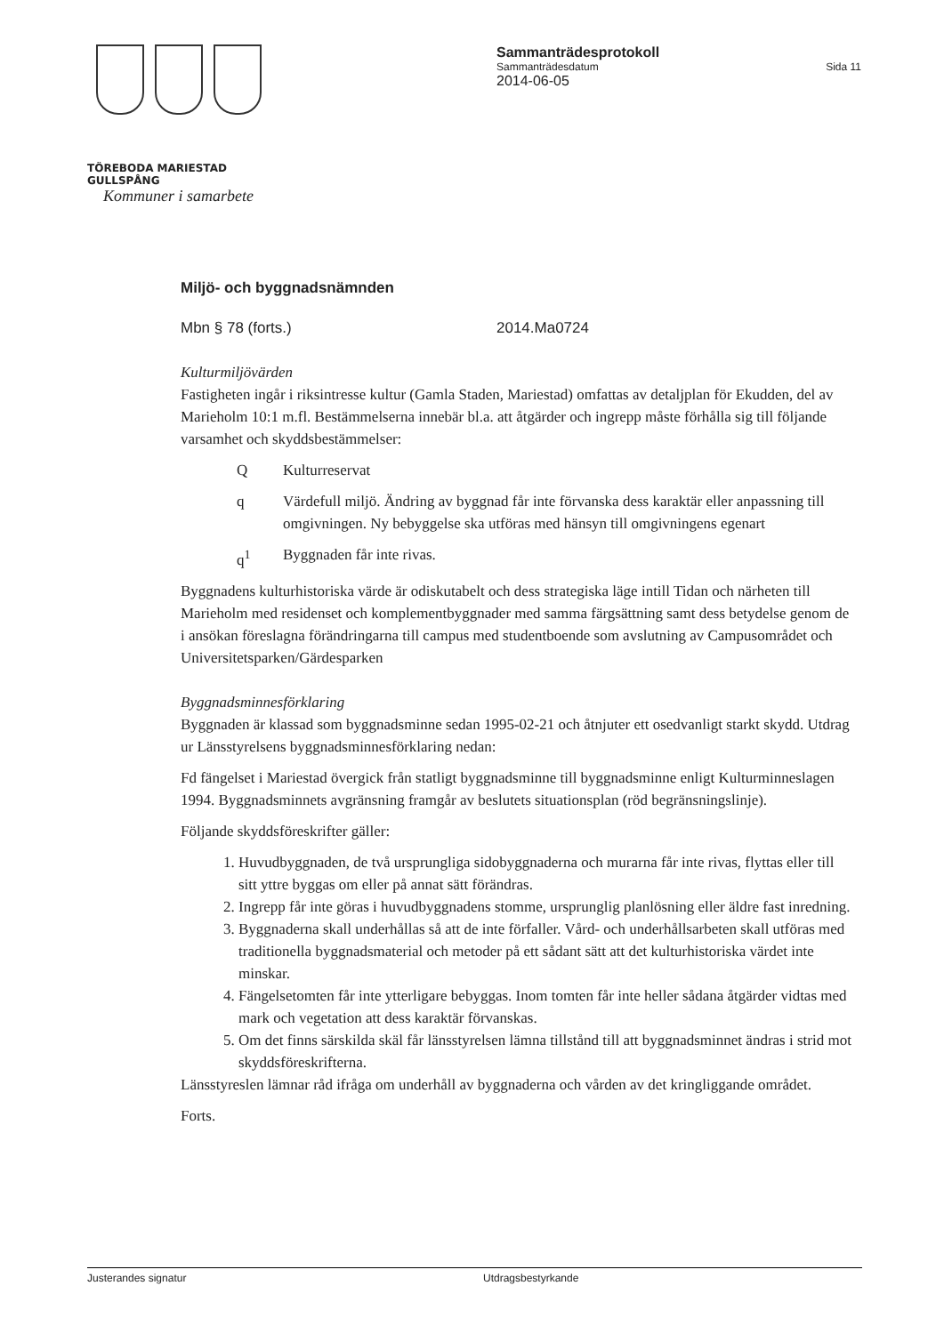TÖREBODA MARIESTAD GULLSPÅNG
Kommuner i samarbete
Sammanträdesprotokoll
Sammanträdesdatum Sida 11
2014-06-05
Miljö- och byggnadsnämnden
Mbn § 78 (forts.) 2014.Ma0724
Kulturmiljövärden
Fastigheten ingår i riksintresse kultur (Gamla Staden, Mariestad) omfattas av detaljplan för Ekudden, del av Marieholm 10:1 m.fl. Bestämmelserna innebär bl.a. att åtgärder och ingrepp måste förhålla sig till följande varsamhet och skyddsbestämmelser:
Q Kulturreservat
q Värdefull miljö. Ändring av byggnad får inte förvanska dess karaktär eller anpassning till omgivningen. Ny bebyggelse ska utföras med hänsyn till omgivningens egenart
q<sup>1</sup> Byggnaden får inte rivas.
Byggnadens kulturhistoriska värde är odiskutabelt och dess strategiska läge intill Tidan och närheten till Marieholm med residenset och komplementbyggnader med samma färgsättning samt dess betydelse genom de i ansökan föreslagna förändringarna till campus med studentboende som avslutning av Campusområdet och Universitetsparken/Gärdesparken
Byggnadsminnesförklaring
Byggnaden är klassad som byggnadsminne sedan 1995-02-21 och åtnjuter ett osedvanligt starkt skydd. Utdrag ur Länsstyrelsens byggnadsminnesförklaring nedan:
Fd fängelset i Mariestad övergick från statligt byggnadsminne till byggnadsminne enligt Kulturminneslagen 1994. Byggnadsminnets avgränsning framgår av beslutets situationsplan (röd begränsningslinje).
Följande skyddsföreskrifter gäller:
1. Huvudbyggnaden, de två ursprungliga sidobyggnaderna och murarna får inte rivas, flyttas eller till sitt yttre byggas om eller på annat sätt förändras.
2. Ingrepp får inte göras i huvudbyggnadens stomme, ursprunglig planlösning eller äldre fast inredning.
3. Byggnaderna skall underhållas så att de inte förfaller. Vård- och underhållsarbeten skall utföras med traditionella byggnadsmaterial och metoder på ett sådant sätt att det kulturhistoriska värdet inte minskar.
4. Fängelsetomten får inte ytterligare bebyggas. Inom tomten får inte heller sådana åtgärder vidtas med mark och vegetation att dess karaktär förvanskas.
5. Om det finns särskilda skäl får länsstyrelsen lämna tillstånd till att byggnadsminnet ändras i strid mot skyddsföreskrifterna.
Länsstyreslen lämnar råd ifråga om underhåll av byggnaderna och vården av det kringliggande området.
Forts.
Justerandes signatur Utdragsbestyrkande